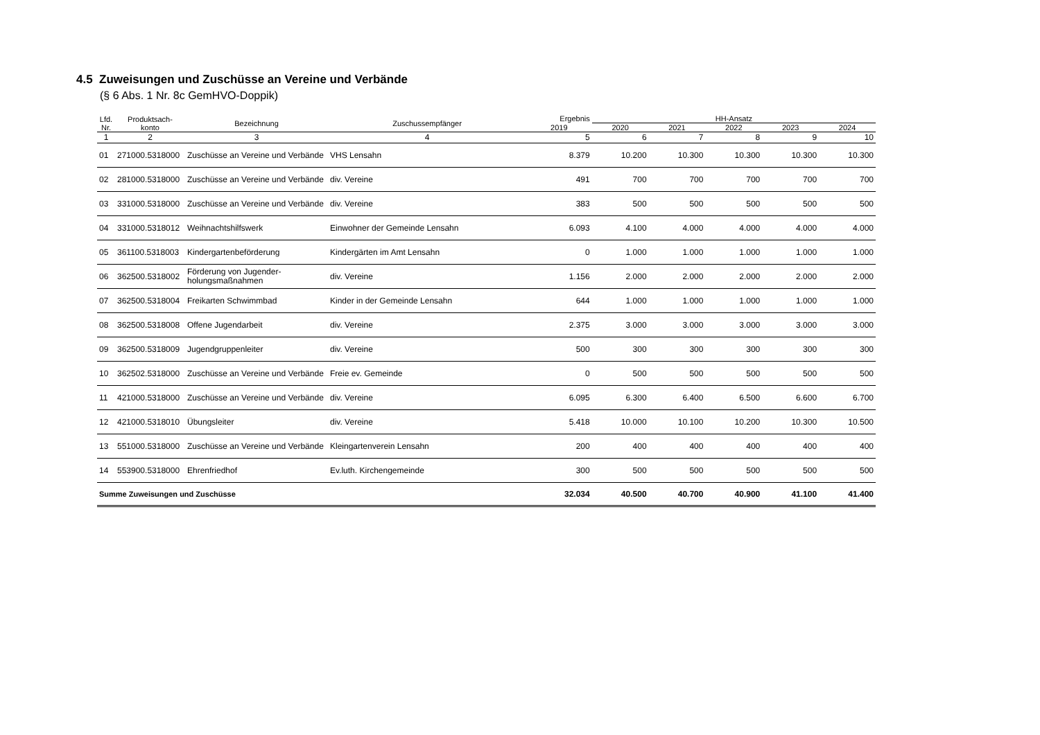4.5 Zuweisungen und Zuschüsse an Vereine und Verbände
(§ 6 Abs. 1 Nr. 8c GemHVO-Doppik)
| Lfd. Nr. | Produktsach- konto | Bezeichnung | Zuschussempfänger | Ergebnis | HH-Ansatz | | | | |
| --- | --- | --- | --- | --- | --- | --- | --- | --- | --- |
| | | | | 2019 | 2020 | 2021 | 2022 | 2023 | 2024 |
| 1 | 2 | 3 | 4 | 5 | 6 | 7 | 8 | 9 | 10 |
| 01 | 271000.5318000 | Zuschüsse an Vereine und Verbände | VHS Lensahn | 8.379 | 10.200 | 10.300 | 10.300 | 10.300 | 10.300 |
| 02 | 281000.5318000 | Zuschüsse an Vereine und Verbände | div. Vereine | 491 | 700 | 700 | 700 | 700 | 700 |
| 03 | 331000.5318000 | Zuschüsse an Vereine und Verbände | div. Vereine | 383 | 500 | 500 | 500 | 500 | 500 |
| 04 | 331000.5318012 | Weihnachtshilfswerk | Einwohner der Gemeinde Lensahn | 6.093 | 4.100 | 4.000 | 4.000 | 4.000 | 4.000 |
| 05 | 361100.5318003 | Kindergartenbeförderung | Kindergärten im Amt Lensahn | 0 | 1.000 | 1.000 | 1.000 | 1.000 | 1.000 |
| 06 | 362500.5318002 | Förderung von Jugender-holungsmaßnahmen | div. Vereine | 1.156 | 2.000 | 2.000 | 2.000 | 2.000 | 2.000 |
| 07 | 362500.5318004 | Freikarten Schwimmbad | Kinder in der Gemeinde Lensahn | 644 | 1.000 | 1.000 | 1.000 | 1.000 | 1.000 |
| 08 | 362500.5318008 | Offene Jugendarbeit | div. Vereine | 2.375 | 3.000 | 3.000 | 3.000 | 3.000 | 3.000 |
| 09 | 362500.5318009 | Jugendgruppenleiter | div. Vereine | 500 | 300 | 300 | 300 | 300 | 300 |
| 10 | 362502.5318000 | Zuschüsse an Vereine und Verbände | Freie ev. Gemeinde | 0 | 500 | 500 | 500 | 500 | 500 |
| 11 | 421000.5318000 | Zuschüsse an Vereine und Verbände | div. Vereine | 6.095 | 6.300 | 6.400 | 6.500 | 6.600 | 6.700 |
| 12 | 421000.5318010 | Übungsleiter | div. Vereine | 5.418 | 10.000 | 10.100 | 10.200 | 10.300 | 10.500 |
| 13 | 551000.5318000 | Zuschüsse an Vereine und Verbände | Kleingartenverein Lensahn | 200 | 400 | 400 | 400 | 400 | 400 |
| 14 | 553900.5318000 | Ehrenfriedhof | Ev.luth. Kirchengemeinde | 300 | 500 | 500 | 500 | 500 | 500 |
| Summe Zuweisungen und Zuschüsse | | | | 32.034 | 40.500 | 40.700 | 40.900 | 41.100 | 41.400 |